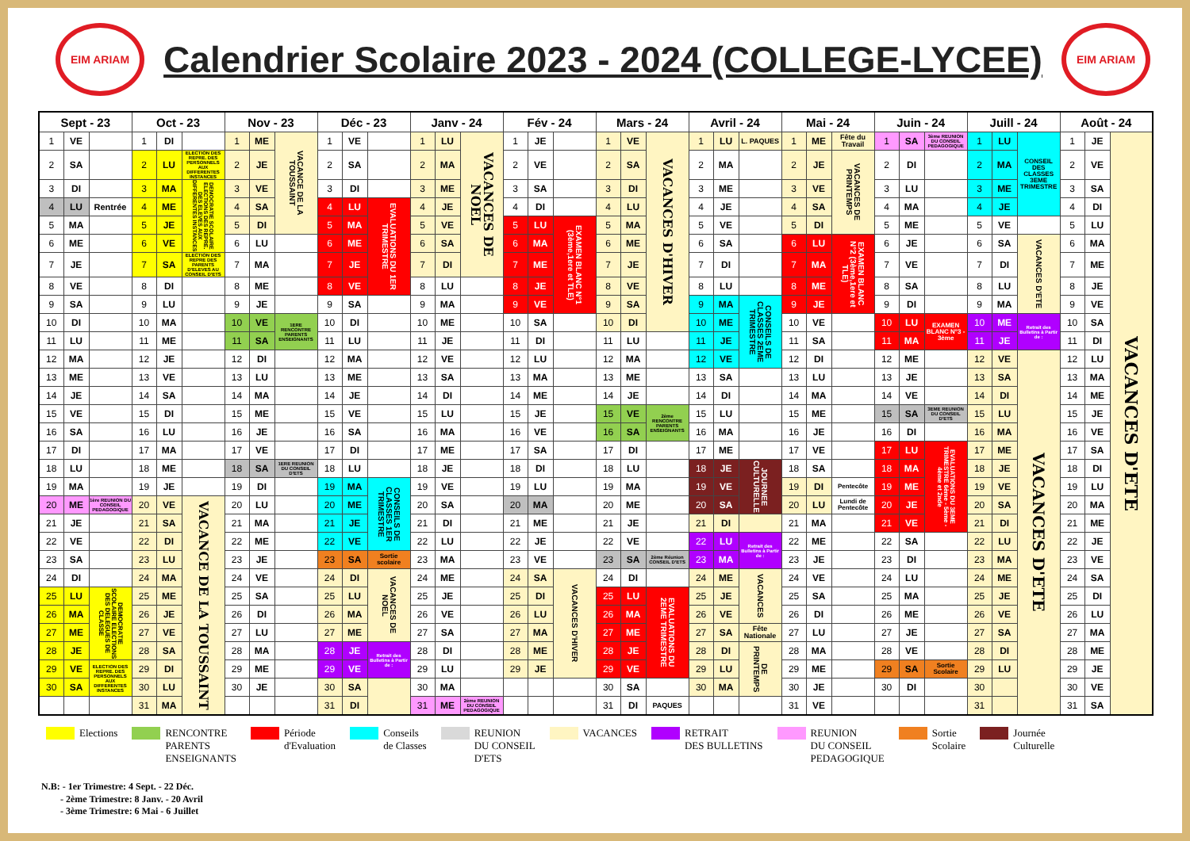EIM ARIAM
Calendrier Scolaire 2023 - 2024 (COLLEGE-LYCEE)
EIM ARIAM
| Sept - 23 | | | Oct - 23 | | | Nov - 23 | | | Déc - 23 | | | Janv - 24 | | | Fév - 24 | | | Mars - 24 | | | Avril - 24 | | | Mai - 24 | | | Juin - 24 | | | Juill - 24 | | | Août - 24 | | |
| --- | --- | --- | --- | --- | --- | --- | --- | --- | --- | --- | --- | --- | --- | --- | --- | --- | --- | --- | --- | --- | --- | --- | --- | --- | --- | --- | --- | --- | --- | --- | --- | --- | --- | --- | --- |
| 1 | VE | | 1 | DI | | 1 | ME | VACANCE DE LA TOUSSAINT | 1 | VE | | 1 | LU | VACANCES DE NOEL | 1 | JE | | 1 | VE | VACANCES D'HIVER | 1 | LU | L. PAQUES | 1 | ME | Fête du Travail | 1 | SA | 3ème REUNION DU CONSEIL PEDAGOGIQUE | 1 | LU | CONSEIL DES CLASSES 3EME TRIMESTRE | 1 | JE | VACANCES D'ETE |
| 2 | SA | | 2 | LU | ELECTION DES REPRE. DES PERSONNELS AUX DIFFERENTES INSTANCES | 2 | JE | | 2 | SA | | 2 | MA | | 2 | VE | | 2 | SA | | 2 | MA | | 2 | JE | VACANCES DE PRINTEMPS | 2 | DI | | 2 | MA | | 2 | VE | |
| 3 | DI | | 3 | MA | DEMOCRATIE SCOLAIRE ELECTIONS DES REPRE. DES ELEVES AUX DIFFERENTES INSTANCES | 3 | VE | | 3 | DI | | 3 | ME | | 3 | SA | | 3 | DI | | 3 | ME | | 3 | VE | | 3 | LU | | 3 | ME | | 3 | SA | |
| 4 | LU | Rentrée | 4 | ME | | 4 | SA | | 4 | LU | EVALUATIONS DU 1ER TRIMESTRE | 4 | JE | | 4 | DI | | 4 | LU | | 4 | JE | | 4 | SA | | 4 | MA | | 4 | JE | | 4 | DI | |
| 5 | MA | | 5 | JE | | 5 | DI | | 5 | MA | | 5 | VE | | 5 | LU | EXAMEN BLANC N°1 (3ème,1ere et TLE) | 5 | MA | | 5 | VE | | 5 | DI | | 5 | ME | | 5 | VE | | 5 | LU | |
| 6 | ME | | 6 | VE | | 6 | LU | | 6 | ME | | 6 | SA | | 6 | MA | | 6 | ME | | 6 | SA | | 6 | LU | EXAMEN BLANC N°2 (3ème,1ere et TLE) | 6 | JE | | 6 | SA | VACANCES D'ETE | 6 | MA | |
| 7 | JE | | 7 | SA | ELECTION DES REPRE DES PARENTS D'ELEVES AU CONSEIL D'ETS | 7 | MA | | 7 | JE | | 7 | DI | | 7 | ME | | 7 | JE | | 7 | DI | | 7 | MA | | 7 | VE | | 7 | DI | | 7 | ME | |
| 8 | VE | | 8 | DI | | 8 | ME | | 8 | VE | | 8 | LU | | 8 | JE | | 8 | VE | | 8 | LU | | 8 | ME | | 8 | SA | | 8 | LU | | 8 | JE | |
| 9 | SA | | 9 | LU | | 9 | JE | | 9 | SA | | 9 | MA | | 9 | VE | | 9 | SA | | 9 | MA | CONSEILS DE CLASSES 2EME TRIMESTRE | 9 | JE | | 9 | DI | | 9 | MA | | 9 | VE | |
| 10 | DI | | 10 | MA | | 10 | VE | 1ERE RENCONTRE PARENTS ENSEIGNANTS | 10 | DI | | 10 | ME | | 10 | SA | | 10 | DI | | 10 | ME | | 10 | VE | | 10 | LU | EXAMEN BLANC N°3 - 3ème | 10 | ME | Retrait des Bulletins à Partir de : | 10 | SA | |
| 11 | LU | | 11 | ME | | 11 | SA | | 11 | LU | | 11 | JE | | 11 | DI | | 11 | LU | | 11 | JE | | 11 | SA | | 11 | MA | | 11 | JE | | 11 | DI | |
| 12 | MA | | 12 | JE | | 12 | DI | | 12 | MA | | 12 | VE | | 12 | LU | | 12 | MA | | 12 | VE | | 12 | DI | | 12 | ME | | 12 | VE | VACANCES D'ETE | 12 | LU | |
| 13 | ME | | 13 | VE | | 13 | LU | | 13 | ME | | 13 | SA | | 13 | MA | | 13 | ME | | 13 | SA | | 13 | LU | | 13 | JE | | 13 | SA | | 13 | MA | |
| 14 | JE | | 14 | SA | | 14 | MA | | 14 | JE | | 14 | DI | | 14 | ME | | 14 | JE | | 14 | DI | | 14 | MA | | 14 | VE | | 14 | DI | | 14 | ME | |
| 15 | VE | | 15 | DI | | 15 | ME | | 15 | VE | | 15 | LU | | 15 | JE | | 15 | VE | 2ème RENCONTRE PARENTS ENSEIGNANTS | 15 | LU | | 15 | ME | | 15 | SA | 3EME REUNION DU CONSEIL D'ETS | 15 | LU | | 15 | JE | |
| 16 | SA | | 16 | LU | | 16 | JE | | 16 | SA | | 16 | MA | | 16 | VE | | 16 | SA | | 16 | MA | | 16 | JE | | 16 | DI | | 16 | MA | | 16 | VE | |
| 17 | DI | | 17 | MA | | 17 | VE | | 17 | DI | | 17 | ME | | 17 | SA | | 17 | DI | | 17 | ME | | 17 | VE | | 17 | LU | EVALUATIONS DU 3EME TRIMESTRE 6ème - 5ème - 4ème et 2nde | 17 | ME | | 17 | SA | |
| 18 | LU | | 18 | ME | | 18 | SA | 1ERE REUNION DU CONSEIL D'ETS | 18 | LU | | 18 | JE | | 18 | DI | | 18 | LU | | 18 | JE | JOURNEE CULTURELLE | 18 | SA | | 18 | MA | | 18 | JE | | 18 | DI | |
| 19 | MA | | 19 | JE | | 19 | DI | | 19 | MA | CONSEILS DE CLASSES 1ER TRIMESTRE | 19 | VE | | 19 | LU | | 19 | MA | | 19 | VE | | 19 | DI | Pentecôte | 19 | ME | | 19 | VE | | 19 | LU | |
| 20 | ME | 1ère REUNION DU CONSEIL PEDAGOGIQUE | 20 | VE | VACANCE DE LA TOUSSAINT | 20 | LU | | 20 | ME | | 20 | SA | | 20 | MA | | 20 | ME | | 20 | SA | | 20 | LU | Lundi de Pentecôte | 20 | JE | | 20 | SA | | 20 | MA | |
| 21 | JE | | 21 | SA | | 21 | MA | | 21 | JE | | 21 | DI | | 21 | ME | | 21 | JE | | 21 | DI | | 21 | MA | | 21 | VE | | 21 | DI | | 21 | ME | |
| 22 | VE | | 22 | DI | | 22 | ME | | 22 | VE | | 22 | LU | | 22 | JE | | 22 | VE | | 22 | LU | Retrait des Bulletins à Partir de : | 22 | ME | | 22 | SA | | 22 | LU | | 22 | JE | |
| 23 | SA | | 23 | LU | | 23 | JE | | 23 | SA | Sortie scolaire | 23 | MA | | 23 | VE | | 23 | SA | 2ème Réunion CONSEIL D'ETS | 23 | MA | | 23 | JE | | 23 | DI | | 23 | MA | | 23 | VE | |
| 24 | DI | | 24 | MA | | 24 | VE | | 24 | DI | VACANCES DE NOEL | 24 | ME | | 24 | SA | VACANCES D'HIVER | 24 | DI | | 24 | ME | VACANCES | 24 | VE | | 24 | LU | | 24 | ME | | 24 | SA | |
| 25 | LU | DEMOCRATIE SCOLAIRE ELECTIONS DES DELEGUES DE CLASSE | 25 | ME | | 25 | SA | | 25 | LU | | 25 | JE | | 25 | DI | | 25 | LU | EVALUATIONS DU 2EME TRIMESTRE | 25 | JE | | 25 | SA | | 25 | MA | | 25 | JE | | 25 | DI | |
| 26 | MA | | 26 | JE | | 26 | DI | | 26 | MA | | 26 | VE | | 26 | LU | | 26 | MA | | 26 | VE | | 26 | DI | | 26 | ME | | 26 | VE | | 26 | LU | |
| 27 | ME | | 27 | VE | | 27 | LU | | 27 | ME | | 27 | SA | | 27 | MA | | 27 | ME | | 27 | SA | Fête Nationale | 27 | LU | | 27 | JE | | 27 | SA | | 27 | MA | |
| 28 | JE | | 28 | SA | | 28 | MA | | 28 | JE | Retrait des Bulletins à Partir de : | 28 | DI | | 28 | ME | | 28 | JE | | 28 | DI | DE PRINTEMPS | 28 | MA | | 28 | VE | | 28 | DI | | 28 | ME | |
| 29 | VE | ELECTION DES REPRE. DES PERSONNELS AUX DIFFERENTES INSTANCES | 29 | DI | | 29 | ME | | 29 | VE | | 29 | LU | | 29 | JE | | 29 | VE | | 29 | LU | | 29 | ME | | 29 | SA | Sortie Scolaire | 29 | LU | | 29 | JE | |
| 30 | SA | | 30 | LU | | 30 | JE | | 30 | SA | | 30 | MA | | | | | 30 | SA | | 30 | MA | | 30 | JE | | 30 | DI | | 30 | | | 30 | VE | |
| | | | 31 | MA | | | | | 31 | DI | | 31 | ME | 2ème REUNION DU CONSEIL PEDAGOGIQUE | | | | 31 | DI | PAQUES | | | | 31 | VE | | | | | 31 | | | 31 | SA | |
Elections RENCONTRE
PARENTS
ENSEIGNANTS
Période
d'Evaluation
Conseils
de Classes
REUNION
DU CONSEIL
D'ETS
VACANCES RETRAIT
DES BULLETINS
REUNION
DU CONSEIL
PEDAGOGIQUE
Sortie
Scolaire
Journée
Culturelle
N.B: - 1er Trimestre: 4 Sept. - 22 Déc.
- 2ème Trimestre: 8 Janv. - 20 Avril
- 3ème Trimestre: 6 Mai - 6 Juillet